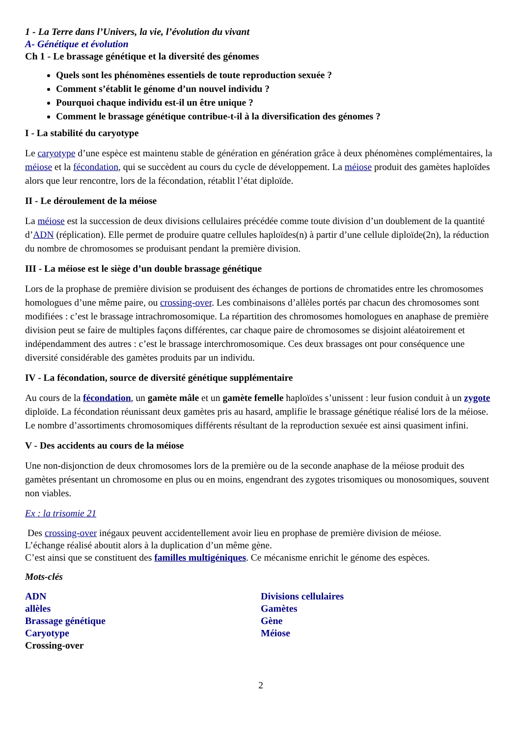1 - La Terre dans l’Univers, la vie, l’évolution du vivant
A- Génétique et évolution
Ch 1 - Le brassage génétique et la diversité des génomes
Quels sont les phénomènes essentiels de toute reproduction sexuée ?
Comment s’établit le génome d’un nouvel individu ?
Pourquoi chaque individu est-il un être unique ?
Comment le brassage génétique contribue-t-il à la diversification des génomes ?
I - La stabilité du caryotype
Le caryotype d’une espèce est maintenu stable de génération en génération grâce à deux phénomènes complémentaires, la méiose et la fécondation, qui se succèdent au cours du cycle de développement. La méiose produit des gamètes haploïdes alors que leur rencontre, lors de la fécondation, rétablit l’état diploïde.
II - Le déroulement de la méiose
La méiose est la succession de deux divisions cellulaires précédée comme toute division d’un doublement de la quantité d’ADN (réplication). Elle permet de produire quatre cellules haploïdes(n) à partir d’une cellule diploïde(2n), la réduction du nombre de chromosomes se produisant pendant la première division.
III - La méiose est le siège d’un double brassage génétique
Lors de la prophase de première division se produisent des échanges de portions de chromatides entre les chromosomes homologues d’une même paire, ou crossing-over. Les combinaisons d’allèles portés par chacun des chromosomes sont modifiées : c’est le brassage intrachromosomique. La répartition des chromosomes homologues en anaphase de première division peut se faire de multiples façons différentes, car chaque paire de chromosomes se disjoint aléatoirement et indépendamment des autres : c’est le brassage interchromosomique. Ces deux brassages ont pour conséquence une diversité considérable des gamètes produits par un individu.
IV - La fécondation, source de diversité génétique supplémentaire
Au cours de la fécondation, un gamète mâle et un gamète femelle haploïdes s’unissent : leur fusion conduit à un zygote diploïde. La fécondation réunissant deux gamètes pris au hasard, amplifie le brassage génétique réalisé lors de la méiose. Le nombre d’assortiments chromosomiques différents résultant de la reproduction sexuée est ainsi quasiment infini.
V - Des accidents au cours de la méiose
Une non-disjonction de deux chromosomes lors de la première ou de la seconde anaphase de la méiose produit des gamètes présentant un chromosome en plus ou en moins, engendrant des zygotes trisomiques ou monosomiques, souvent non viables.
Ex : la trisomie 21
Des crossing-over inégaux peuvent accidentellement avoir lieu en prophase de première division de méiose.
L’échange réalisé aboutit alors à la duplication d’un même gène.
C’est ainsi que se constituent des familles multigéniques. Ce mécanisme enrichit le génome des espèces.
Mots-clés
ADN
allèles
Brassage génétique
Caryotype
Crossing-over
Divisions cellulaires
Gamètes
Gène
Méiose
2